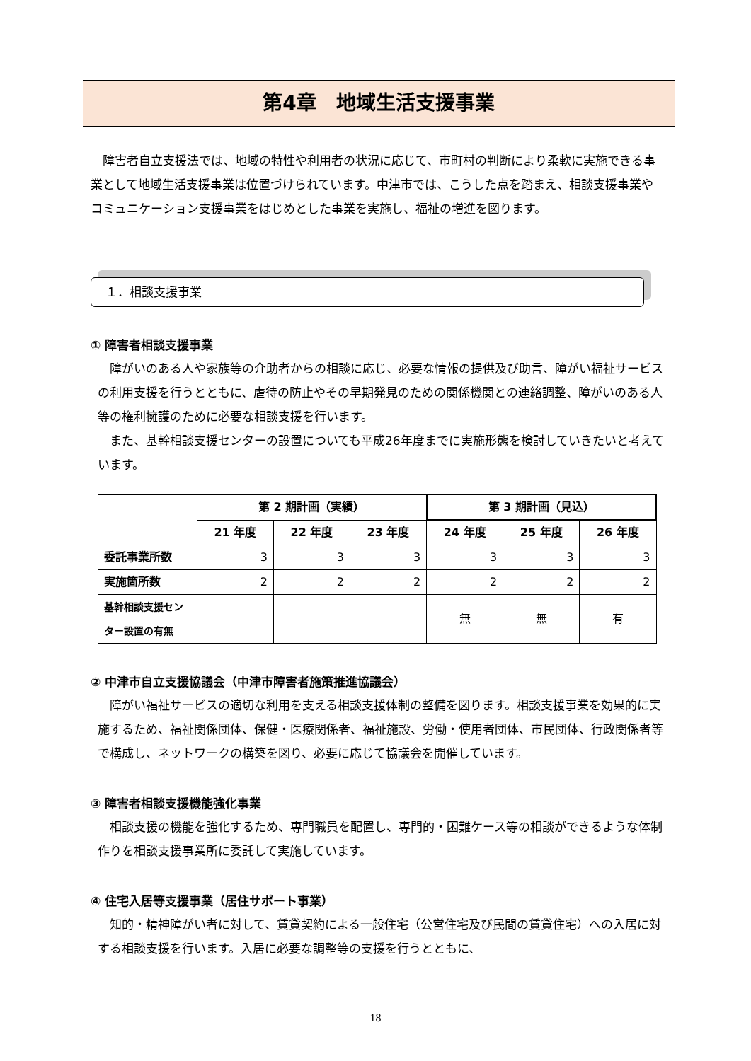第4章　地域生活支援事業
　障害者自立支援法では、地域の特性や利用者の状況に応じて、市町村の判断により柔軟に実施できる事業として地域生活支援事業は位置づけられています。中津市では、こうした点を踏まえ、相談支援事業やコミュニケーション支援事業をはじめとした事業を実施し、福祉の増進を図ります。
１．相談支援事業
① 障害者相談支援事業
　障がいのある人や家族等の介助者からの相談に応じ、必要な情報の提供及び助言、障がい福祉サービスの利用支援を行うとともに、虐待の防止やその早期発見のための関係機関との連絡調整、障がいのある人等の権利擁護のために必要な相談支援を行います。
　また、基幹相談支援センターの設置についても平成26年度までに実施形態を検討していきたいと考えています。
| | 第 2 期計画（実績） | | | 第 3 期計画（見込） | | |
| --- | --- | --- | --- | --- | --- | --- |
| | 21 年度 | 22 年度 | 23 年度 | 24 年度 | 25 年度 | 26 年度 |
| 委託事業所数 | 3 | 3 | 3 | 3 | 3 | 3 |
| 実施箇所数 | 2 | 2 | 2 | 2 | 2 | 2 |
| 基幹相談支援センター設置の有無 | | | | 無 | 無 | 有 |
② 中津市自立支援協議会（中津市障害者施策推進協議会）
　障がい福祉サービスの適切な利用を支える相談支援体制の整備を図ります。相談支援事業を効果的に実施するため、福祉関係団体、保健・医療関係者、福祉施設、労働・使用者団体、市民団体、行政関係者等で構成し、ネットワークの構築を図り、必要に応じて協議会を開催しています。
③ 障害者相談支援機能強化事業
　相談支援の機能を強化するため、専門職員を配置し、専門的・困難ケース等の相談ができるような体制作りを相談支援事業所に委託して実施しています。
④ 住宅入居等支援事業（居住サポート事業）
　知的・精神障がい者に対して、賃貸契約による一般住宅（公営住宅及び民間の賃貸住宅）への入居に対する相談支援を行います。入居に必要な調整等の支援を行うとともに、
18